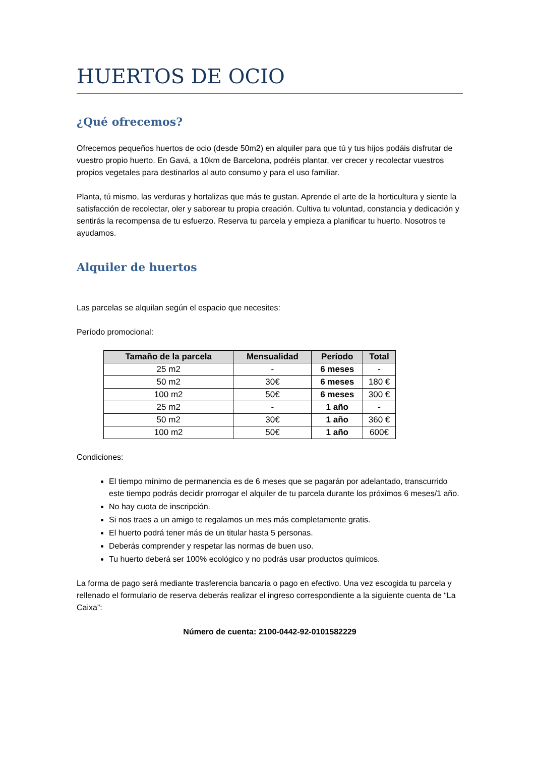HUERTOS DE OCIO
¿Qué ofrecemos?
Ofrecemos pequeños huertos de ocio (desde 50m2) en alquiler para que tú y tus hijos podáis disfrutar de vuestro propio huerto. En Gavá, a 10km de Barcelona, podréis plantar, ver crecer y recolectar vuestros propios vegetales para destinarlos al auto consumo y para el uso familiar.
Planta, tú mismo, las verduras y hortalizas que más te gustan. Aprende el arte de la horticultura y siente la satisfacción de recolectar, oler y saborear tu propia creación. Cultiva tu voluntad, constancia y dedicación y sentirás la recompensa de tu esfuerzo. Reserva tu parcela y empieza a planificar tu huerto. Nosotros te ayudamos.
Alquiler de huertos
Las parcelas se alquilan según el espacio que necesites:
Período promocional:
| Tamaño de la parcela | Mensualidad | Período | Total |
| --- | --- | --- | --- |
| 25 m2 | - | 6 meses | - |
| 50 m2 | 30€ | 6 meses | 180 € |
| 100 m2 | 50€ | 6 meses | 300 € |
| 25 m2 | - | 1 año | - |
| 50 m2 | 30€ | 1 año | 360 € |
| 100 m2 | 50€ | 1 año | 600€ |
Condiciones:
El tiempo mínimo de permanencia es de 6 meses que se pagarán por adelantado, transcurrido este tiempo podrás decidir prorrogar el alquiler de tu parcela durante los próximos 6 meses/1 año.
No hay cuota de inscripción.
Si nos traes a un amigo te regalamos un mes más completamente gratis.
El huerto podrá tener más de un titular hasta 5 personas.
Deberás comprender y respetar las normas de buen uso.
Tu huerto deberá ser 100% ecológico y no podrás usar productos químicos.
La forma de pago será mediante trasferencia bancaria o pago en efectivo. Una vez escogida tu parcela y rellenado el formulario de reserva deberás realizar el ingreso correspondiente a la siguiente cuenta de “La Caixa”:
Número de cuenta: 2100-0442-92-0101582229